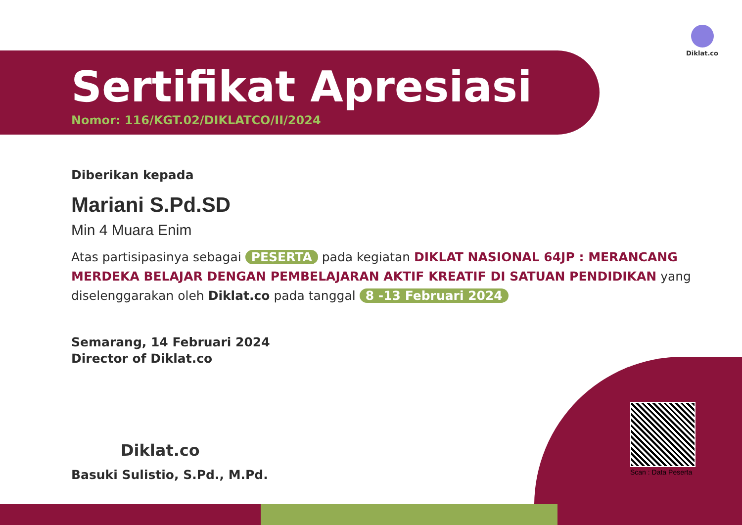Diklat.co
Sertifikat Apresiasi
Nomor: 116/KGT.02/DIKLATCO/II/2024
Diberikan kepada
Mariani S.Pd.SD
Min 4 Muara Enim
Atas partisipasinya sebagai PESERTA pada kegiatan DIKLAT NASIONAL 64JP : MERANCANG MERDEKA BELAJAR DENGAN PEMBELAJARAN AKTIF KREATIF DI SATUAN PENDIDIKAN yang diselenggarakan oleh Diklat.co pada tanggal 8 -13 Februari 2024
Semarang, 14 Februari 2024
Director of Diklat.co
Diklat.co
Basuki Sulistio, S.Pd., M.Pd.
Scan : Data Peserta